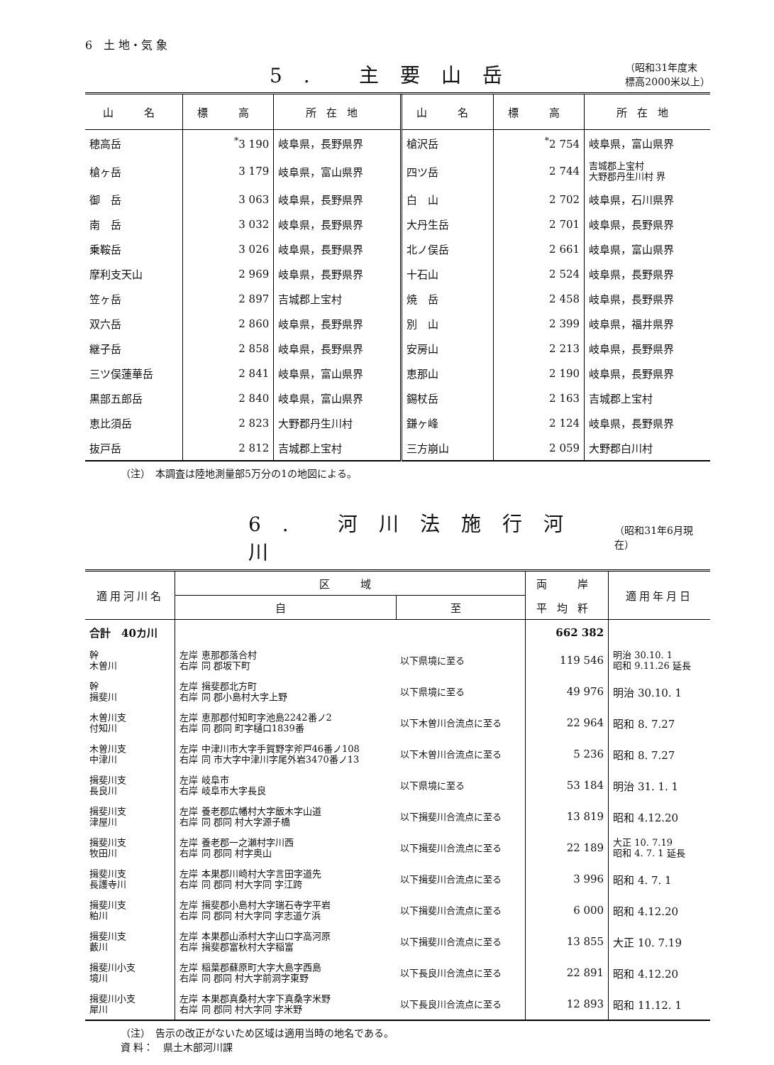6　土 地・気 象
5. 主要山岳
（昭和31年度末
標高2000米以上）
| 山 名 | 標 高 | 所在地 | 山 名 | 標 高 | 所在地 |
| --- | --- | --- | --- | --- | --- |
| 穂高岳 | <sup>*</sup> 3 190 | 岐阜県，長野県界 | 槍沢岳 | <sup>*</sup> 2 754 | 岐阜県，富山県界 |
| 槍ヶ岳 | 3 179 | 岐阜県，富山県界 | 四ツ岳 | 2 744 | 吉城郡上宝村 大野郡丹生川村 界 |
| 御 岳 | 3 063 | 岐阜県，長野県界 | 白 山 | 2 702 | 岐阜県，石川県界 |
| 南 岳 | 3 032 | 岐阜県，長野県界 | 大丹生岳 | 2 701 | 岐阜県，長野県界 |
| 乗鞍岳 | 3 026 | 岐阜県，長野県界 | 北ノ俣岳 | 2 661 | 岐阜県，富山県界 |
| 摩利支天山 | 2 969 | 岐阜県，長野県界 | 十石山 | 2 524 | 岐阜県，長野県界 |
| 笠ヶ岳 | 2 897 | 吉城郡上宝村 | 焼 岳 | 2 458 | 岐阜県，長野県界 |
| 双六岳 | 2 860 | 岐阜県，長野県界 | 別 山 | 2 399 | 岐阜県，福井県界 |
| 継子岳 | 2 858 | 岐阜県，長野県界 | 安房山 | 2 213 | 岐阜県，長野県界 |
| 三ツ俣蓮華岳 | 2 841 | 岐阜県，富山県界 | 恵那山 | 2 190 | 岐阜県，長野県界 |
| 黒部五郎岳 | 2 840 | 岐阜県，富山県界 | 錫杖岳 | 2 163 | 吉城郡上宝村 |
| 恵比須岳 | 2 823 | 大野郡丹生川村 | 鎌ヶ峰 | 2 124 | 岐阜県，長野県界 |
| 抜戸岳 | 2 812 | 吉城郡上宝村 | 三方崩山 | 2 059 | 大野郡白川村 |
（注）　本調査は陸地測量部5万分の1の地図による。
6. 河川法施行河川
（昭和31年6月現在）
| 適用河川名 | 区 域 | | 両 岸 | 適用年月日 |
| --- | --- | --- | --- | --- |
| | 自 | 至 | 平均粁 | |
| 合計 40カ川 | | | 662 382 | |
| 幹 木曽川 | 左岸 恵那郡落合村 右岸 同 郡坂下町 | 以下県境に至る | 119 546 | 明治 30.10. 1 昭和 9.11.26 延長 |
| 幹 揖斐川 | 左岸 揖斐郡北方町 右岸 同 郡小島村大字上野 | 以下県境に至る | 49 976 | 明治 30.10. 1 |
| 木曽川支 付知川 | 左岸 恵那郡付知町字池島2242番ノ2 右岸 同 郡同 町字樋口1839番 | 以下木曽川合流点に至る | 22 964 | 昭和 8. 7.27 |
| 木曽川支 中津川 | 左岸 中津川市大字手賀野字斧戸46番ノ108 右岸 同 市大字中津川字尾外岩3470番ノ13 | 以下木曽川合流点に至る | 5 236 | 昭和 8. 7.27 |
| 揖斐川支 長良川 | 左岸 岐阜市 右岸 岐阜市大字長良 | 以下県境に至る | 53 184 | 明治 31. 1. 1 |
| 揖斐川支 津屋川 | 左岸 養老郡広幡村大字飯木字山道 右岸 同 郡同 村大字源子橋 | 以下揖斐川合流点に至る | 13 819 | 昭和 4.12.20 |
| 揖斐川支 牧田川 | 左岸 養老郡一之瀬村字川西 右岸 同 郡同 村字奥山 | 以下揖斐川合流点に至る | 22 189 | 大正 10. 7.19 昭和 4. 7. 1 延長 |
| 揖斐川支 長護寺川 | 左岸 本巣郡川崎村大字言田字道先 右岸 同 郡同 村大字同 字江跨 | 以下揖斐川合流点に至る | 3 996 | 昭和 4. 7. 1 |
| 揖斐川支 粕川 | 左岸 揖斐郡小島村大字瑞石寺字平岩 右岸 同 郡同 村大字同 字志道ケ浜 | 以下揖斐川合流点に至る | 6 000 | 昭和 4.12.20 |
| 揖斐川支 藪川 | 左岸 本巣郡山添村大字山口字高河原 右岸 揖斐郡富秋村大字稲富 | 以下揖斐川合流点に至る | 13 855 | 大正 10. 7.19 |
| 揖斐川小支 境川 | 左岸 稲葉郡蘇原町大字大島字西島 右岸 同 郡同 村大字前洞字東野 | 以下長良川合流点に至る | 22 891 | 昭和 4.12.20 |
| 揖斐川小支 犀川 | 左岸 本巣郡真桑村大字下真桑字米野 右岸 同 郡同 村大字同 字米野 | 以下長良川合流点に至る | 12 893 | 昭和 11.12. 1 |
（注）　告示の改正がないため区域は適用当時の地名である。
資 料：　県土木部河川課